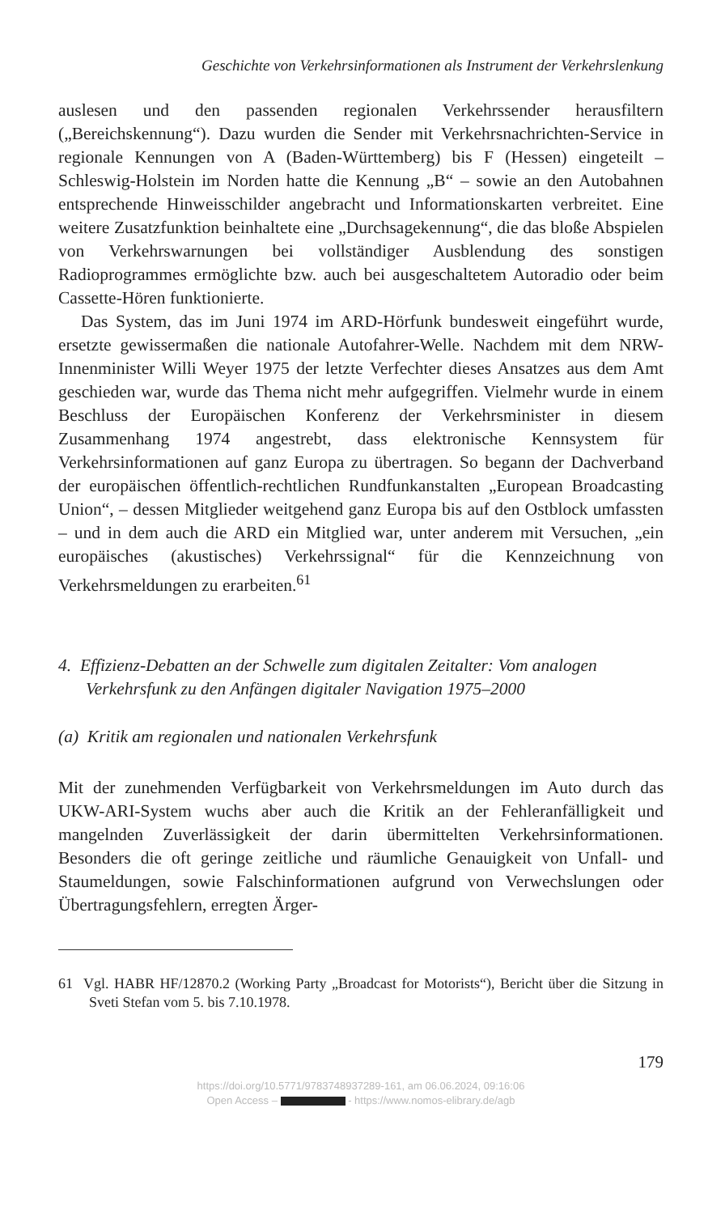Geschichte von Verkehrsinformationen als Instrument der Verkehrslenkung
auslesen und den passenden regionalen Verkehrssender herausfiltern („Bereichskennung“). Dazu wurden die Sender mit Verkehrsnachrichten-Service in regionale Kennungen von A (Baden-Württemberg) bis F (Hessen) eingeteilt – Schleswig-Holstein im Norden hatte die Kennung „B“ – sowie an den Autobahnen entsprechende Hinweisschilder angebracht und Informationskarten verbreitet. Eine weitere Zusatzfunktion beinhaltete eine „Durchsagekennung“, die das bloße Abspielen von Verkehrswarnungen bei vollständiger Ausblendung des sonstigen Radioprogrammes ermöglichte bzw. auch bei ausgeschaltetem Autoradio oder beim Cassette-Hören funktionierte.
Das System, das im Juni 1974 im ARD-Hörfunk bundesweit eingeführt wurde, ersetzte gewissermaßen die nationale Autofahrer-Welle. Nachdem mit dem NRW-Innenminister Willi Weyer 1975 der letzte Verfechter dieses Ansatzes aus dem Amt geschieden war, wurde das Thema nicht mehr aufgegriffen. Vielmehr wurde in einem Beschluss der Europäischen Konferenz der Verkehrsminister in diesem Zusammenhang 1974 angestrebt, dass elektronische Kennsystem für Verkehrsinformationen auf ganz Europa zu übertragen. So begann der Dachverband der europäischen öffentlich-rechtlichen Rundfunkanstalten „European Broadcasting Union“, – dessen Mitglieder weitgehend ganz Europa bis auf den Ostblock umfassten – und in dem auch die ARD ein Mitglied war, unter anderem mit Versuchen, „ein europäisches (akustisches) Verkehrssignal“ für die Kennzeichnung von Verkehrsmeldungen zu erarbeiten.<sup>61</sup>
4. Effizienz-Debatten an der Schwelle zum digitalen Zeitalter: Vom analogen Verkehrsfunk zu den Anfängen digitaler Navigation 1975–2000
(a) Kritik am regionalen und nationalen Verkehrsfunk
Mit der zunehmenden Verfügbarkeit von Verkehrsmeldungen im Auto durch das UKW-ARI-System wuchs aber auch die Kritik an der Fehleranfälligkeit und mangelnden Zuverlässigkeit der darin übermittelten Verkehrsinformationen. Besonders die oft geringe zeitliche und räumliche Genauigkeit von Unfall- und Staumeldungen, sowie Falschinformationen aufgrund von Verwechslungen oder Übertragungsfehlern, erregten Ärger-
61 Vgl. HABR HF/12870.2 (Working Party „Broadcast for Motorists“), Bericht über die Sitzung in Sveti Stefan vom 5. bis 7.10.1978.
179
https://doi.org/10.5771/9783748937289-161, am 06.06.2024, 09:16:06
Open Access – - https://www.nomos-elibrary.de/agb